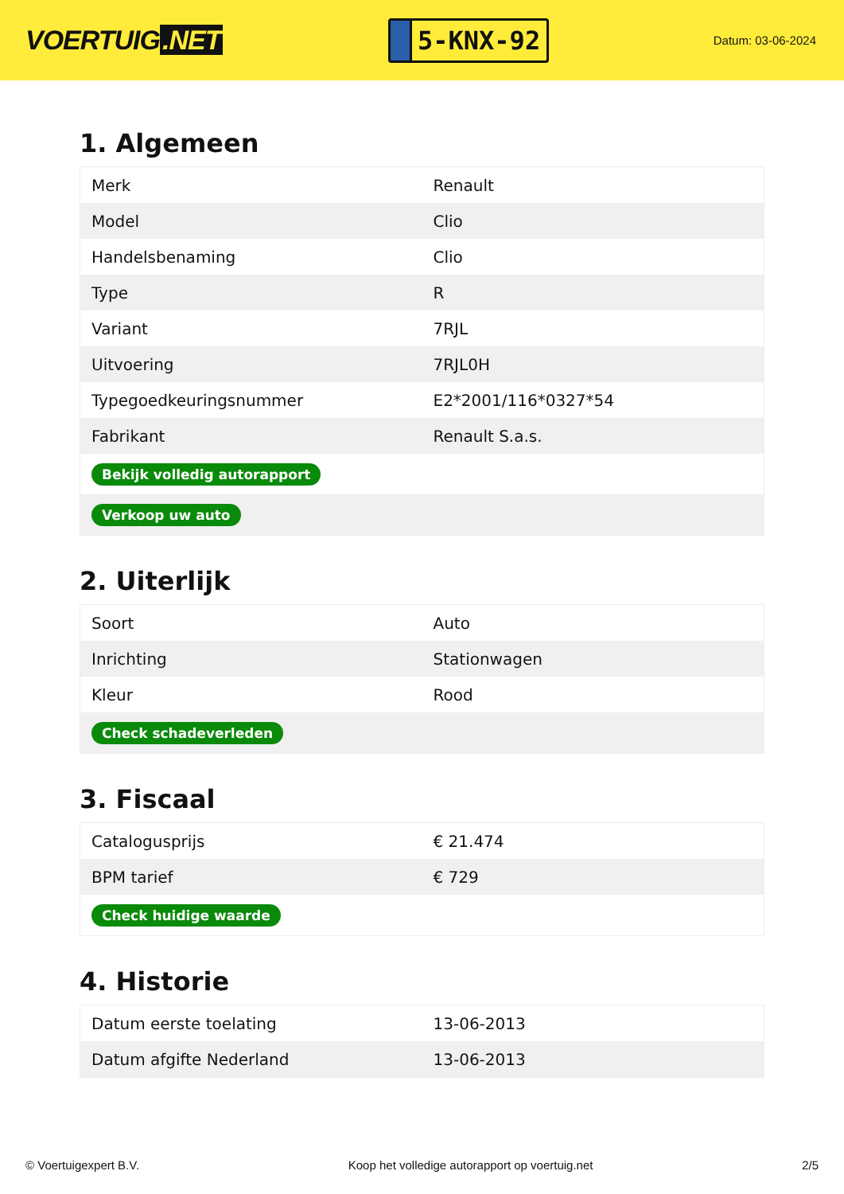VOERTUIG.NET
5-KNX-92
Datum: 03-06-2024
1. Algemeen
| Merk | Renault |
| Model | Clio |
| Handelsbenaming | Clio |
| Type | R |
| Variant | 7RJL |
| Uitvoering | 7RJL0H |
| Typegoedkeuringsnummer | E2*2001/116*0327*54 |
| Fabrikant | Renault S.a.s. |
| Bekijk volledig autorapport | |
| Verkoop uw auto | |
2. Uiterlijk
| Soort | Auto |
| Inrichting | Stationwagen |
| Kleur | Rood |
| Check schadeverleden | |
3. Fiscaal
| Catalogusprijs | € 21.474 |
| BPM tarief | € 729 |
| Check huidige waarde | |
4. Historie
| Datum eerste toelating | 13-06-2013 |
| Datum afgifte Nederland | 13-06-2013 |
© Voertuigexpert B.V. Koop het volledige autorapport op voertuig.net 2/5